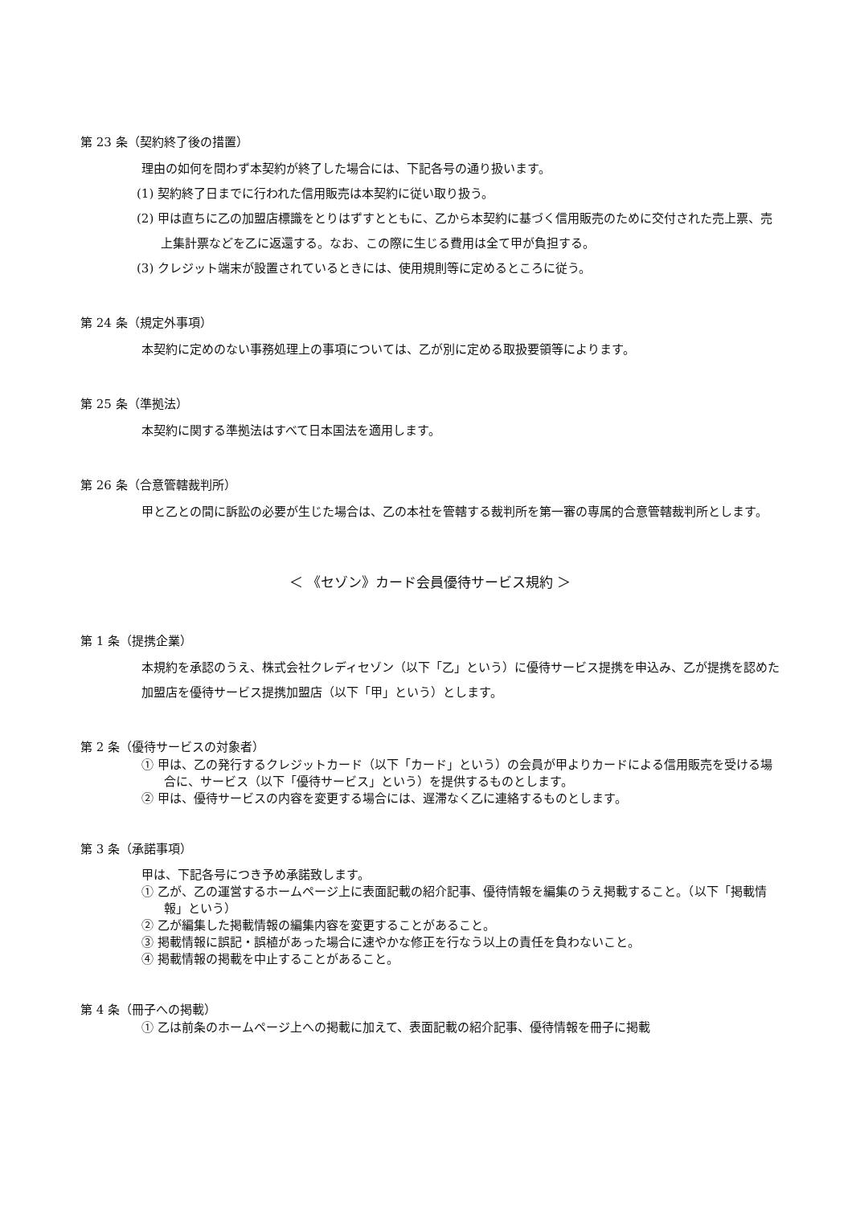第 23 条（契約終了後の措置）
理由の如何を問わず本契約が終了した場合には、下記各号の通り扱います。
(1) 契約終了日までに行われた信用販売は本契約に従い取り扱う。
(2) 甲は直ちに乙の加盟店標識をとりはずすとともに、乙から本契約に基づく信用販売のために交付された売上票、売上集計票などを乙に返還する。なお、この際に生じる費用は全て甲が負担する。
(3) クレジット端末が設置されているときには、使用規則等に定めるところに従う。
第 24 条（規定外事項）
本契約に定めのない事務処理上の事項については、乙が別に定める取扱要領等によります。
第 25 条（準拠法）
本契約に関する準拠法はすべて日本国法を適用します。
第 26 条（合意管轄裁判所）
甲と乙との間に訴訟の必要が生じた場合は、乙の本社を管轄する裁判所を第一審の専属的合意管轄裁判所とします。
＜ 《セゾン》カード会員優待サービス規約 ＞
第 1 条（提携企業）
本規約を承認のうえ、株式会社クレディセゾン（以下「乙」という）に優待サービス提携を申込み、乙が提携を認めた加盟店を優待サービス提携加盟店（以下「甲」という）とします。
第 2 条（優待サービスの対象者）
① 甲は、乙の発行するクレジットカード（以下「カード」という）の会員が甲よりカードによる信用販売を受ける場合に、サービス（以下「優待サービス」という）を提供するものとします。
② 甲は、優待サービスの内容を変更する場合には、遅滞なく乙に連絡するものとします。
第 3 条（承諾事項）
甲は、下記各号につき予め承諾致します。
① 乙が、乙の運営するホームページ上に表面記載の紹介記事、優待情報を編集のうえ掲載すること。（以下「掲載情報」という）
② 乙が編集した掲載情報の編集内容を変更することがあること。
③ 掲載情報に誤記・誤植があった場合に速やかな修正を行なう以上の責任を負わないこと。
④ 掲載情報の掲載を中止することがあること。
第 4 条（冊子への掲載）
① 乙は前条のホームページ上への掲載に加えて、表面記載の紹介記事、優待情報を冊子に掲載